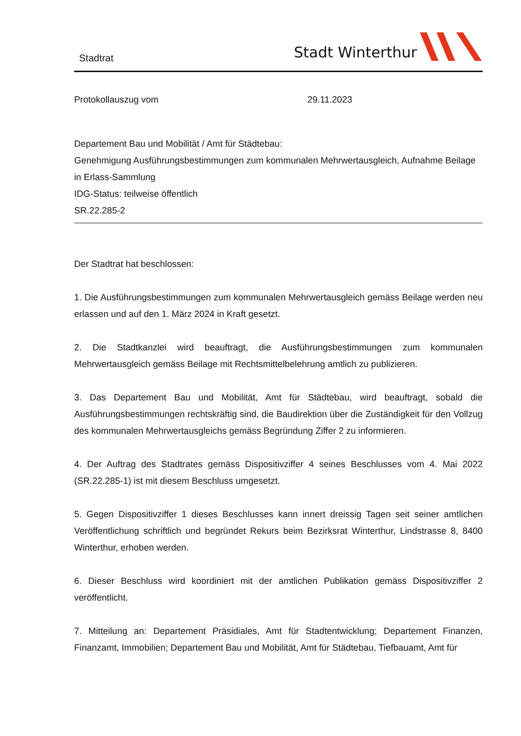Stadtrat
Stadt Winterthur
Protokollauszug vom 29.11.2023
Departement Bau und Mobilität / Amt für Städtebau:
Genehmigung Ausführungsbestimmungen zum kommunalen Mehrwertausgleich, Aufnahme Beilage in Erlass-Sammlung
IDG-Status: teilweise öffentlich
SR.22.285-2
Der Stadtrat hat beschlossen:
1. Die Ausführungsbestimmungen zum kommunalen Mehrwertausgleich gemäss Beilage werden neu erlassen und auf den 1. März 2024 in Kraft gesetzt.
2. Die Stadtkanzlei wird beauftragt, die Ausführungsbestimmungen zum kommunalen Mehrwertausgleich gemäss Beilage mit Rechtsmittelbelehrung amtlich zu publizieren.
3. Das Departement Bau und Mobilität, Amt für Städtebau, wird beauftragt, sobald die Ausführungsbestimmungen rechtskräftig sind, die Baudirektion über die Zuständigkeit für den Vollzug des kommunalen Mehrwertausgleichs gemäss Begründung Ziffer 2 zu informieren.
4. Der Auftrag des Stadtrates gemäss Dispositivziffer 4 seines Beschlusses vom 4. Mai 2022 (SR.22.285-1) ist mit diesem Beschluss umgesetzt.
5. Gegen Dispositivziffer 1 dieses Beschlusses kann innert dreissig Tagen seit seiner amtlichen Veröffentlichung schriftlich und begründet Rekurs beim Bezirksrat Winterthur, Lindstrasse 8, 8400 Winterthur, erhoben werden.
6. Dieser Beschluss wird koordiniert mit der amtlichen Publikation gemäss Dispositivziffer 2 veröffentlicht.
7. Mitteilung an: Departement Präsidiales, Amt für Stadtentwicklung; Departement Finanzen, Finanzamt, Immobilien; Departement Bau und Mobilität, Amt für Städtebau, Tiefbauamt, Amt für